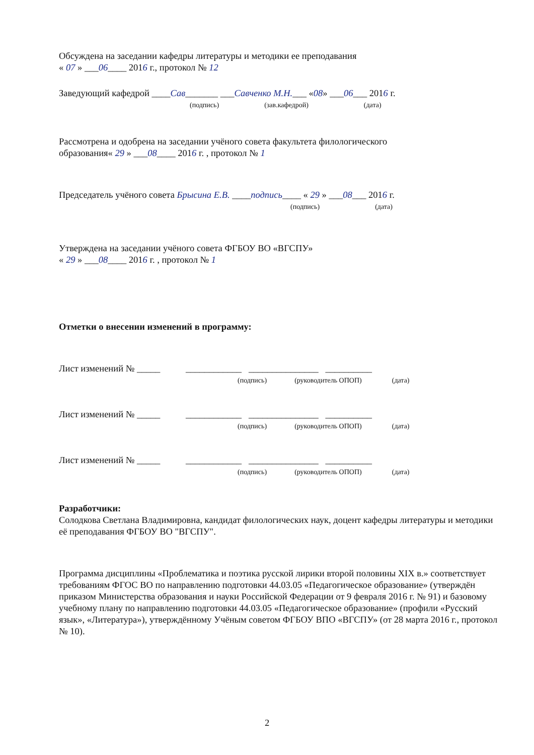Обсуждена на заседании кафедры литературы и методики ее преподавания
« 07 » ___06____ 2016 г., протокол № 12
Заведующий кафедрой ____Сав_______ ___Савченко М.Н.___ «08» ___06___ 2016 г.
(подпись) (зав.кафедрой) (дата)
Рассмотрена и одобрена на заседании учёного совета факультета филологического
образования« 29 » ___08____ 2016 г. , протокол № 1
Председатель учёного совета Брысина Е.В. ____подпись____ « 29 » ___08___ 2016 г.
(подпись) (дата)
Утверждена на заседании учёного совета ФГБОУ ВО «ВГСПУ»
« 29 » ___08____ 2016 г. , протокол № 1
Отметки о внесении изменений в программу:
Лист изменений № _____ ____________ _______________ __________
(подпись) (руководитель ОПОП) (дата)
Лист изменений № _____ ____________ _______________ __________
(подпись) (руководитель ОПОП) (дата)
Лист изменений № _____ ____________ _______________ __________
(подпись) (руководитель ОПОП) (дата)
Разработчики:
Солодкова Светлана Владимировна, кандидат филологических наук, доцент кафедры литературы и методики её преподавания ФГБОУ ВО "ВГСПУ".
Программа дисциплины «Проблематика и поэтика русской лирики второй половины XIX в.» соответствует требованиям ФГОС ВО по направлению подготовки 44.03.05 «Педагогическое образование» (утверждён приказом Министерства образования и науки Российской Федерации от 9 февраля 2016 г. № 91) и базовому учебному плану по направлению подготовки 44.03.05 «Педагогическое образование» (профили «Русский язык», «Литература»), утверждённому Учёным советом ФГБОУ ВПО «ВГСПУ» (от 28 марта 2016 г., протокол № 10).
2